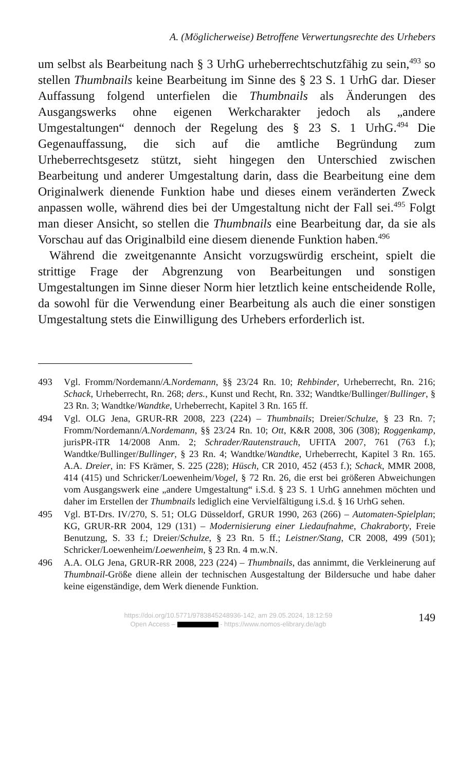A. (Möglicherweise) Betroffene Verwertungsrechte des Urhebers
um selbst als Bearbeitung nach § 3 UrhG urheberrechtschutzfähig zu sein,<sup>493</sup> so stellen Thumbnails keine Bearbeitung im Sinne des § 23 S. 1 UrhG dar. Dieser Auffassung folgend unterfielen die Thumbnails als Änderungen des Ausgangswerks ohne eigenen Werkcharakter jedoch als „andere Umgestaltungen“ dennoch der Regelung des § 23 S. 1 UrhG.<sup>494</sup> Die Gegenauffassung, die sich auf die amtliche Begründung zum Urheberrechtsgesetz stützt, sieht hingegen den Unterschied zwischen Bearbeitung und anderer Umgestaltung darin, dass die Bearbeitung eine dem Originalwerk dienende Funktion habe und dieses einem veränderten Zweck anpassen wolle, während dies bei der Umgestaltung nicht der Fall sei.<sup>495</sup> Folgt man dieser Ansicht, so stellen die Thumbnails eine Bearbeitung dar, da sie als Vorschau auf das Originalbild eine diesem dienende Funktion haben.<sup>496</sup>
Während die zweitgenannte Ansicht vorzugswürdig erscheint, spielt die strittige Frage der Abgrenzung von Bearbeitungen und sonstigen Umgestaltungen im Sinne dieser Norm hier letztlich keine entscheidende Rolle, da sowohl für die Verwendung einer Bearbeitung als auch die einer sonstigen Umgestaltung stets die Einwilligung des Urhebers erforderlich ist.
493 Vgl. Fromm/Nordemann/A.Nordemann, §§ 23/24 Rn. 10; Rehbinder, Urheberrecht, Rn. 216; Schack, Urheberrecht, Rn. 268; ders., Kunst und Recht, Rn. 332; Wandtke/Bullinger/Bullinger, § 23 Rn. 3; Wandtke/Wandtke, Urheberrecht, Kapitel 3 Rn. 165 ff.
494 Vgl. OLG Jena, GRUR-RR 2008, 223 (224) – Thumbnails; Dreier/Schulze, § 23 Rn. 7; Fromm/Nordemann/A.Nordemann, §§ 23/24 Rn. 10; Ott, K&R 2008, 306 (308); Roggenkamp, jurisPR-iTR 14/2008 Anm. 2; Schrader/Rautenstrauch, UFITA 2007, 761 (763 f.); Wandtke/Bullinger/Bullinger, § 23 Rn. 4; Wandtke/Wandtke, Urheberrecht, Kapitel 3 Rn. 165. A.A. Dreier, in: FS Krämer, S. 225 (228); Hüsch, CR 2010, 452 (453 f.); Schack, MMR 2008, 414 (415) und Schricker/Loewenheim/Vogel, § 72 Rn. 26, die erst bei größeren Abweichungen vom Ausgangswerk eine „andere Umgestaltung“ i.S.d. § 23 S. 1 UrhG annehmen möchten und daher im Erstellen der Thumbnails lediglich eine Vervielfältigung i.S.d. § 16 UrhG sehen.
495 Vgl. BT-Drs. IV/270, S. 51; OLG Düsseldorf, GRUR 1990, 263 (266) – Automaten-Spielplan; KG, GRUR-RR 2004, 129 (131) – Modernisierung einer Liedaufnahme, Chakraborty, Freie Benutzung, S. 33 f.; Dreier/Schulze, § 23 Rn. 5 ff.; Leistner/Stang, CR 2008, 499 (501); Schricker/Loewenheim/Loewenheim, § 23 Rn. 4 m.w.N.
496 A.A. OLG Jena, GRUR-RR 2008, 223 (224) – Thumbnails, das annimmt, die Verkleinerung auf Thumbnail-Größe diene allein der technischen Ausgestaltung der Bildersuche und habe daher keine eigenständige, dem Werk dienende Funktion.
https://doi.org/10.5771/9783845248936-142, am 29.05.2024, 18:12:59
Open Access – - https://www.nomos-elibrary.de/agb
149